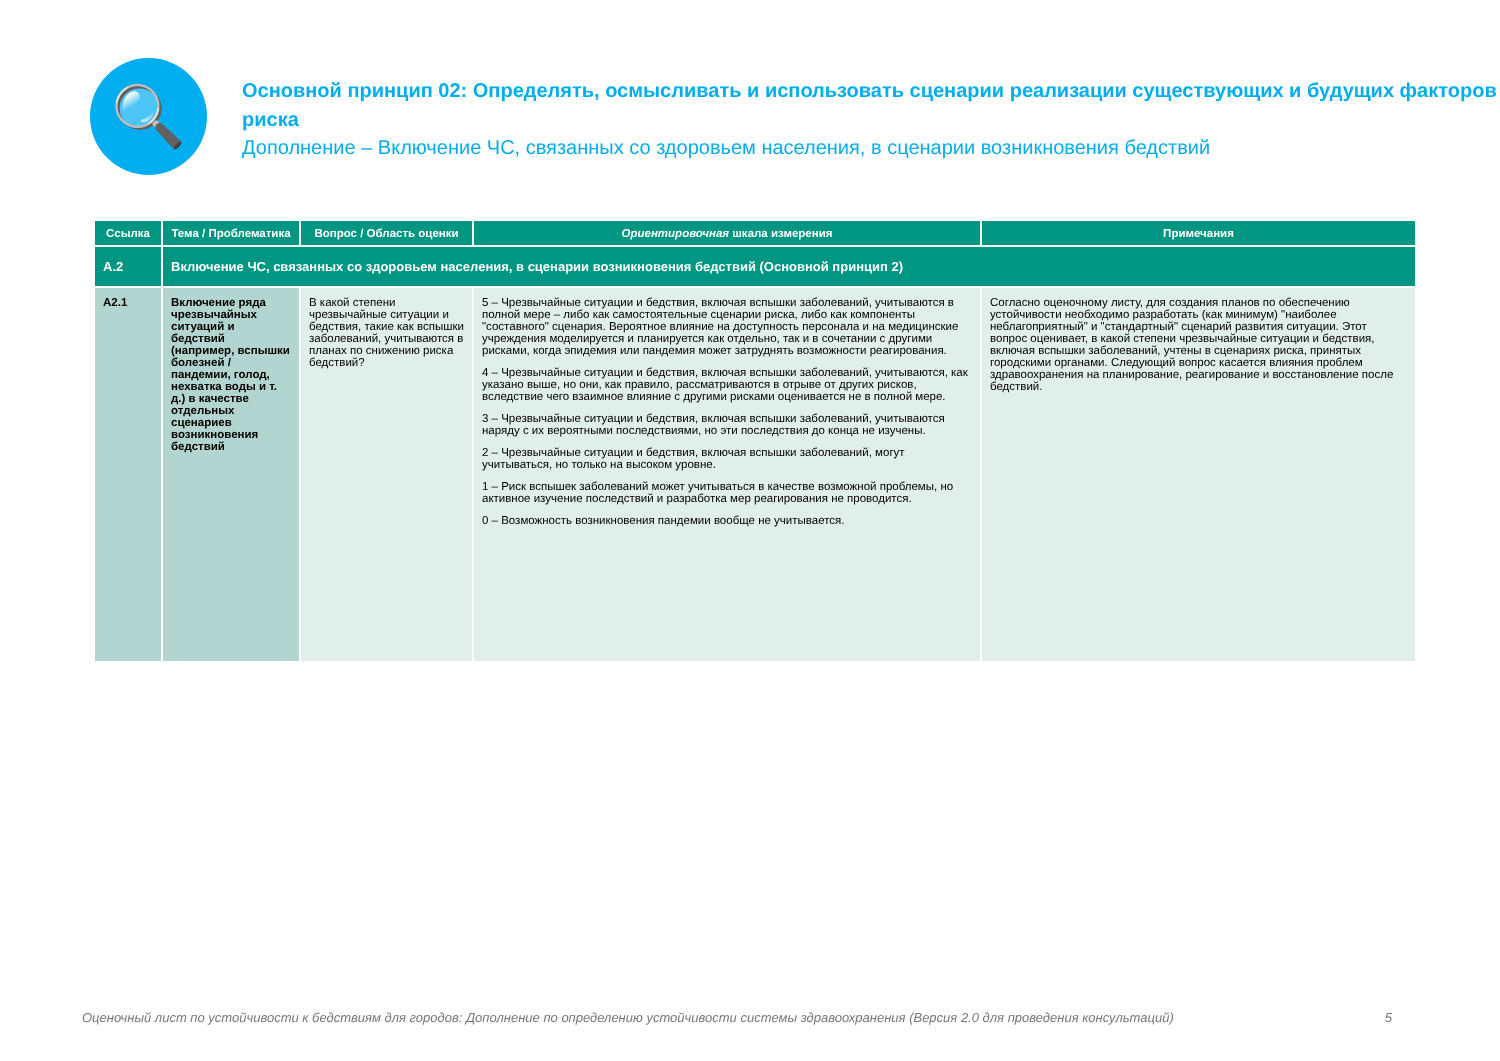🔍
Основной принцип 02: Определять, осмысливать и использовать сценарии реализации существующих и будущих факторов риска
Дополнение – Включение ЧС, связанных со здоровьем населения, в сценарии возникновения бедствий
| Ссылка | Тема / Проблематика | Вопрос / Область оценки | Ориентировочная шкала измерения | Примечания |
| --- | --- | --- | --- | --- |
| A.2 | Включение ЧС, связанных со здоровьем населения, в сценарии возникновения бедствий (Основной принцип 2) | | | |
| A2.1 | Включение ряда чрезвычайных ситуаций и бедствий (например, вспышки болезней / пандемии, голод, нехватка воды и т. д.) в качестве отдельных сценариев возникновения бедствий | В какой степени чрезвычайные ситуации и бедствия, такие как вспышки заболеваний, учитываются в планах по снижению риска бедствий? | 5 – Чрезвычайные ситуации и бедствия, включая вспышки заболеваний, учитываются в полной мере – либо как самостоятельные сценарии риска, либо как компоненты "составного" сценария. Вероятное влияние на доступность персонала и на медицинские учреждения моделируется и планируется как отдельно, так и в сочетании с другими рисками, когда эпидемия или пандемия может затруднять возможности реагирования. 4 – Чрезвычайные ситуации и бедствия, включая вспышки заболеваний, учитываются, как указано выше, но они, как правило, рассматриваются в отрыве от других рисков, вследствие чего взаимное влияние с другими рисками оценивается не в полной мере. 3 – Чрезвычайные ситуации и бедствия, включая вспышки заболеваний, учитываются наряду с их вероятными последствиями, но эти последствия до конца не изучены. 2 – Чрезвычайные ситуации и бедствия, включая вспышки заболеваний, могут учитываться, но только на высоком уровне. 1 – Риск вспышек заболеваний может учитываться в качестве возможной проблемы, но активное изучение последствий и разработка мер реагирования не проводится. 0 – Возможность возникновения пандемии вообще не учитывается. | Согласно оценочному листу, для создания планов по обеспечению устойчивости необходимо разработать (как минимум) "наиболее неблагоприятный" и "стандартный" сценарий развития ситуации. Этот вопрос оценивает, в какой степени чрезвычайные ситуации и бедствия, включая вспышки заболеваний, учтены в сценариях риска, принятых городскими органами. Следующий вопрос касается влияния проблем здравоохранения на планирование, реагирование и восстановление после бедствий. |
Оценочный лист по устойчивости к бедствиям для городов: Дополнение по определению устойчивости системы здравоохранения (Версия 2.0 для проведения консультаций) 5